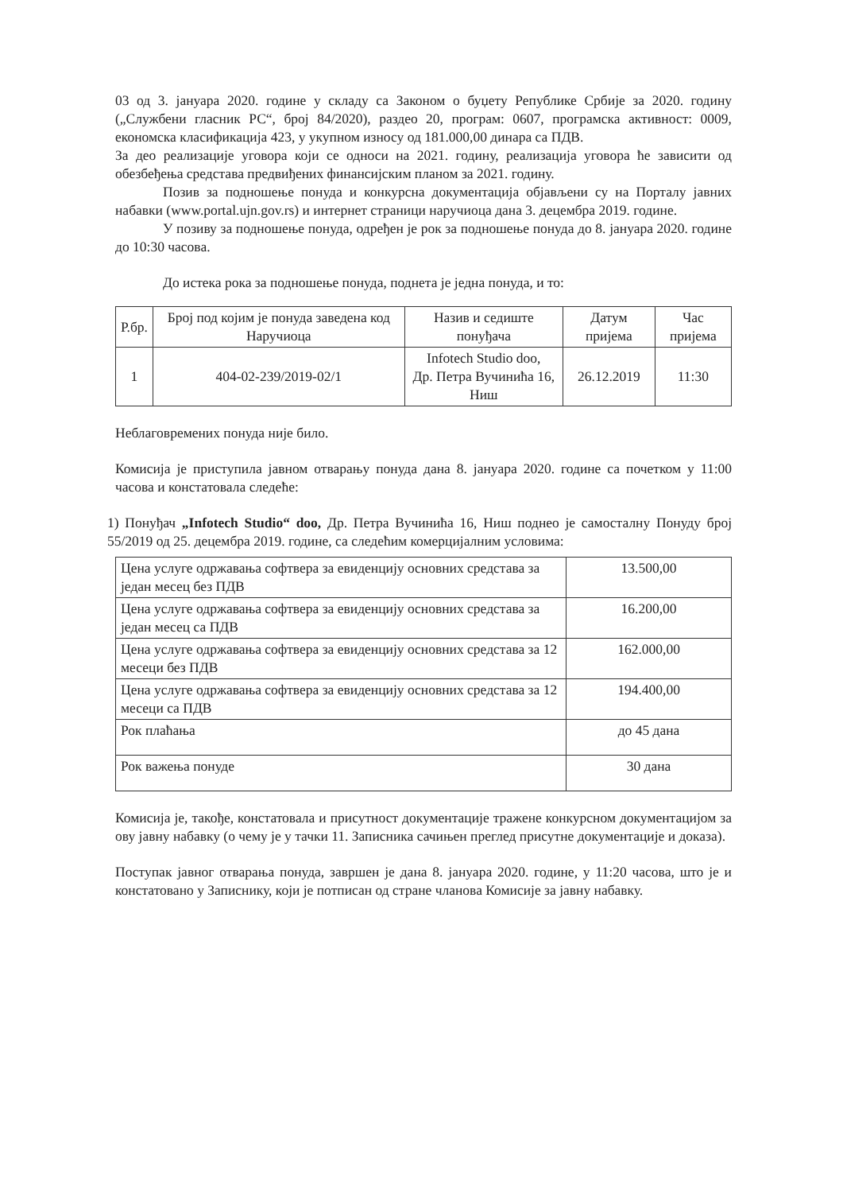03 од 3. јануара 2020. године у складу са Законом о буџету Републике Србије за 2020. годину („Службени гласник РС“, број 84/2020), раздео 20, програм: 0607, програмска активност: 0009, економска класификација 423, у укупном износу од 181.000,00 динара са ПДВ.
За део реализације уговора који се односи на 2021. годину, реализација уговора ће зависити од обезбеђења средстава предвиђених финансијским планом за 2021. годину.
Позив за подношење понуда и конкурсна документација објављени су на Порталу јавних набавки (www.portal.ujn.gov.rs) и интернет страници наручиоца дана 3. децембра 2019. године.
У позиву за подношење понуда, одређен је рок за подношење понуда до 8. јануара 2020. године до 10:30 часова.
До истека рока за подношење понуда, поднета је једна понуда, и то:
| Р.бр. | Број под којим је понуда заведена код Наручиоца | Назив и седиште понуђача | Датум пријема | Час пријема |
| --- | --- | --- | --- | --- |
| 1 | 404-02-239/2019-02/1 | Infotech Studio doo, Др. Петра Вучинића 16, Ниш | 26.12.2019 | 11:30 |
Неблаговремених понуда није било.
Комисија је приступила јавном отварању понуда дана 8. јануара 2020. године са почетком у 11:00 часова и констатовала следеће:
1) Понуђач „Infotech Studio“ doo, Др. Петра Вучинића 16, Ниш поднео је самосталну Понуду број 55/2019 од 25. децембра 2019. године, са следећим комерцијалним условима:
| Цена услуге одржавања софтвера за евиденцију основних средстава за један месец без ПДВ | 13.500,00 |
| Цена услуге одржавања софтвера за евиденцију основних средстава за један месец са ПДВ | 16.200,00 |
| Цена услуге одржавања софтвера за евиденцију основних средстава за 12 месеци без ПДВ | 162.000,00 |
| Цена услуге одржавања софтвера за евиденцију основних средстава за 12 месеци са ПДВ | 194.400,00 |
| Рок плаћања | до 45 дана |
| Рок важења понуде | 30 дана |
Комисија је, такође, констатовала и присутност документације тражене конкурсном документацијом за ову јавну набавку (о чему је у тачки 11. Записника сачињен преглед присутне документације и доказа).
Поступак јавног отварања понуда, завршен је дана 8. јануара 2020. године, у 11:20 часова, што је и констатовано у Записнику, који је потписан од стране чланова Комисије за јавну набавку.